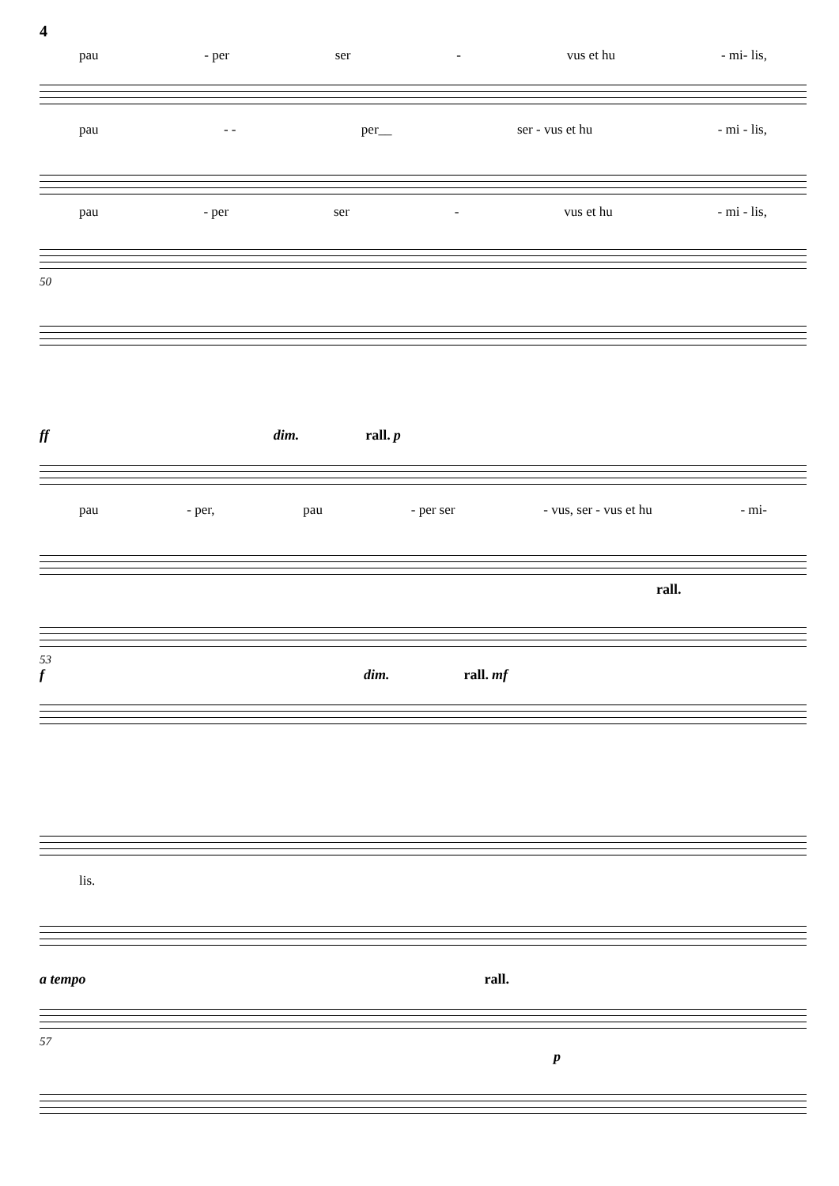4
pau - per ser - vus et hu - mi- lis,
pau - - per__ ser - vus et hu - mi - lis,
pau - per ser - vus et hu - mi - lis,
50
ff dim. rall. p
pau - per, pau - per ser - vus, ser - vus et hu - mi-
rall.
53
f dim. rall. mf
lis.
a tempo rall.
57
p